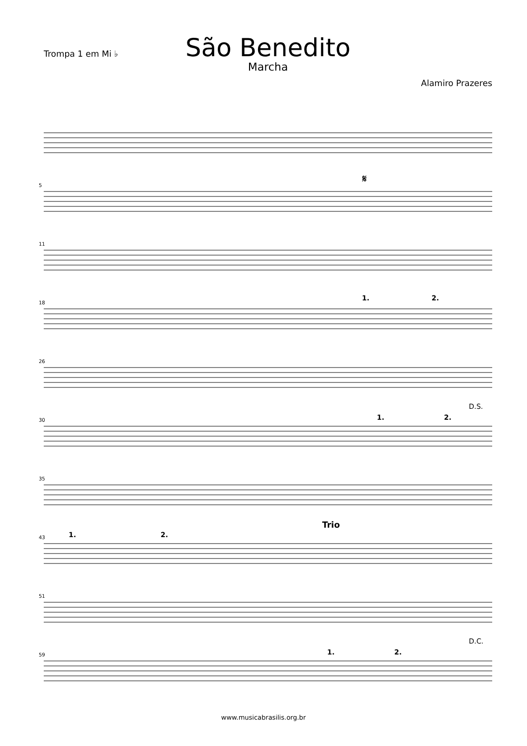Trompa 1 em Mi ♭
São Benedito
Marcha
Alamiro Prazeres
5
𝄋
11
18
1. 2.
26
30 1. 2.
D.S.
35
43 1. 2.
Trio
51
59 1. 2.
D.C.
www.musicabrasilis.org.br